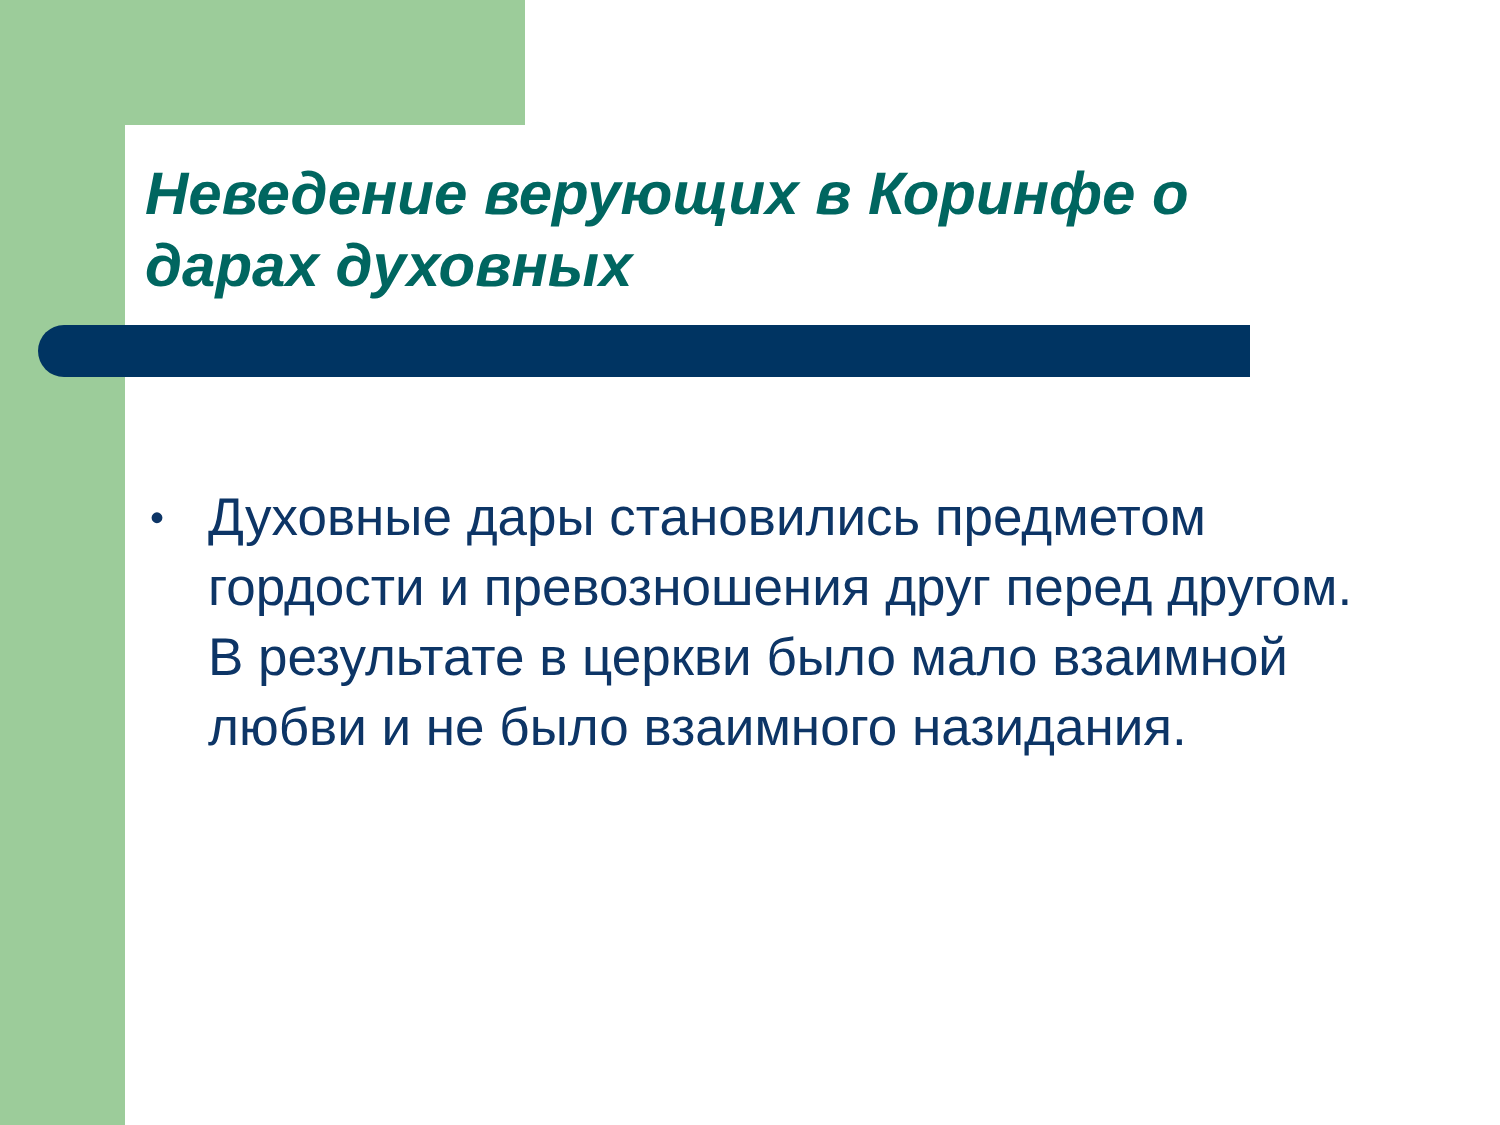Неведение верующих в Коринфе о дарах духовных
• Духовные дары становились предметом гордости и превозношения друг перед другом. В результате в церкви было мало взаимной любви и не было взаимного назидания.